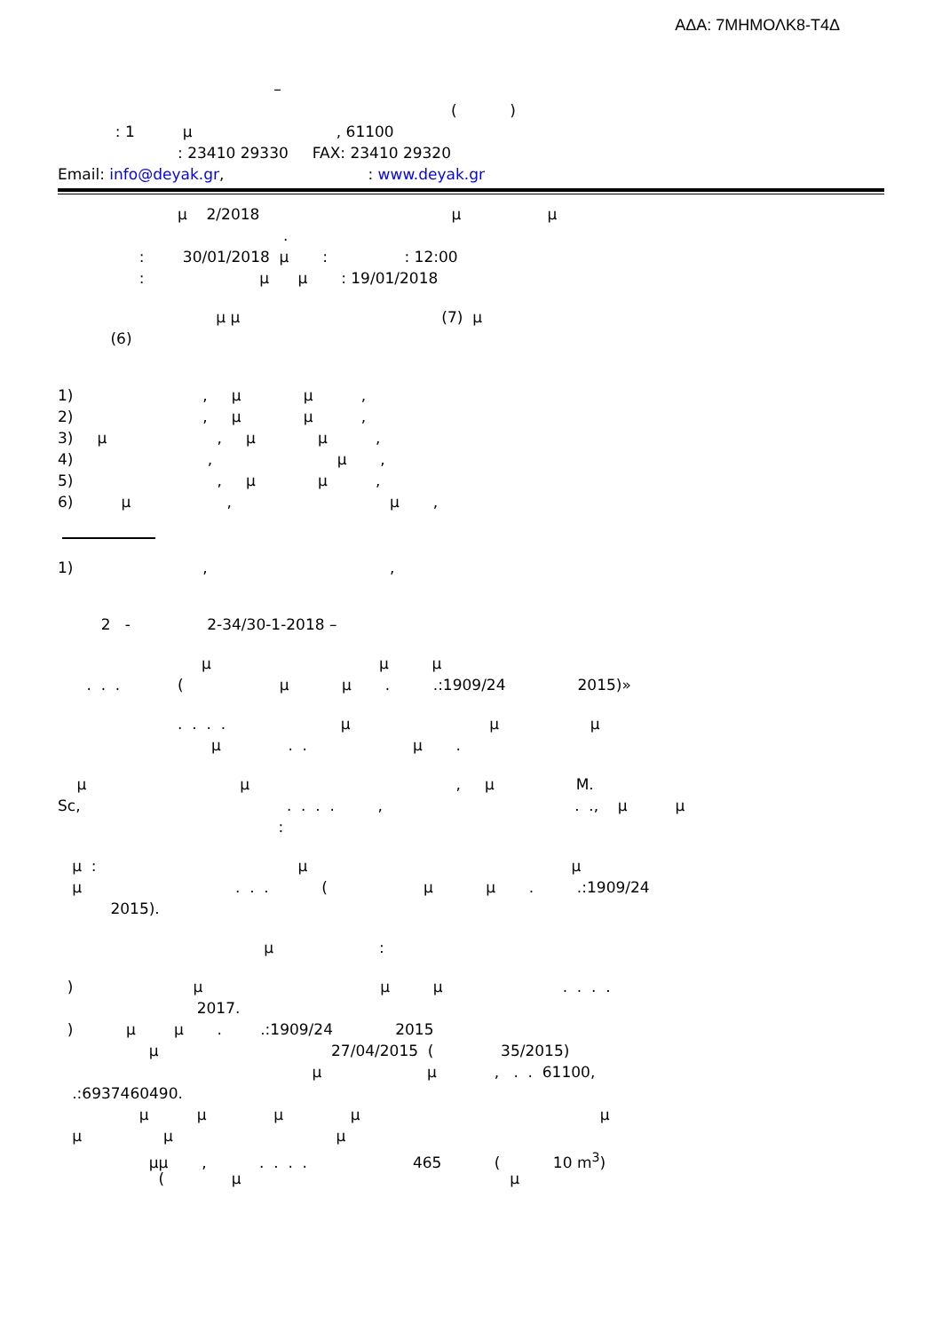ΑΔΑ: 7ΜΗΜΟΛΚ8-Τ4Δ
–
( )
: 1 μ , 61100
: 23410 29330 FAX: 23410 29320
Email: info@deyak.gr, : www.deyak.gr
μ 2/2018 μ μ
.
: 30/01/2018 μ : : 12:00
: μ μ : 19/01/2018
μ μ (7) μ
(6)
1) , μ μ ,
2) , μ μ ,
3) μ , μ μ ,
4) , μ ,
5) , μ μ ,
6) μ , μ ,
1) , ,
2 - 2-34/30-1-2018 –
μ μ μ
. . . ( μ μ . .:1909/24 2015)»
. . . . μ μ μ
μ . . μ .
μ μ , μ M.
Sc, . . . . , . ., μ μ
:
μ : μ μ
μ . . . ( μ μ . .:1909/24
2015).
μ :
) μ μ μ . . . .
2017.
) μ μ . .:1909/24 2015
μ 27/04/2015 ( 35/2015)
μ μ , . . 61100,
.:6937460490.
μ μ μ μ μ
μ μ μ
μμ , . . . . 465 ( 10 m<sup>3</sup>)
( μ μ